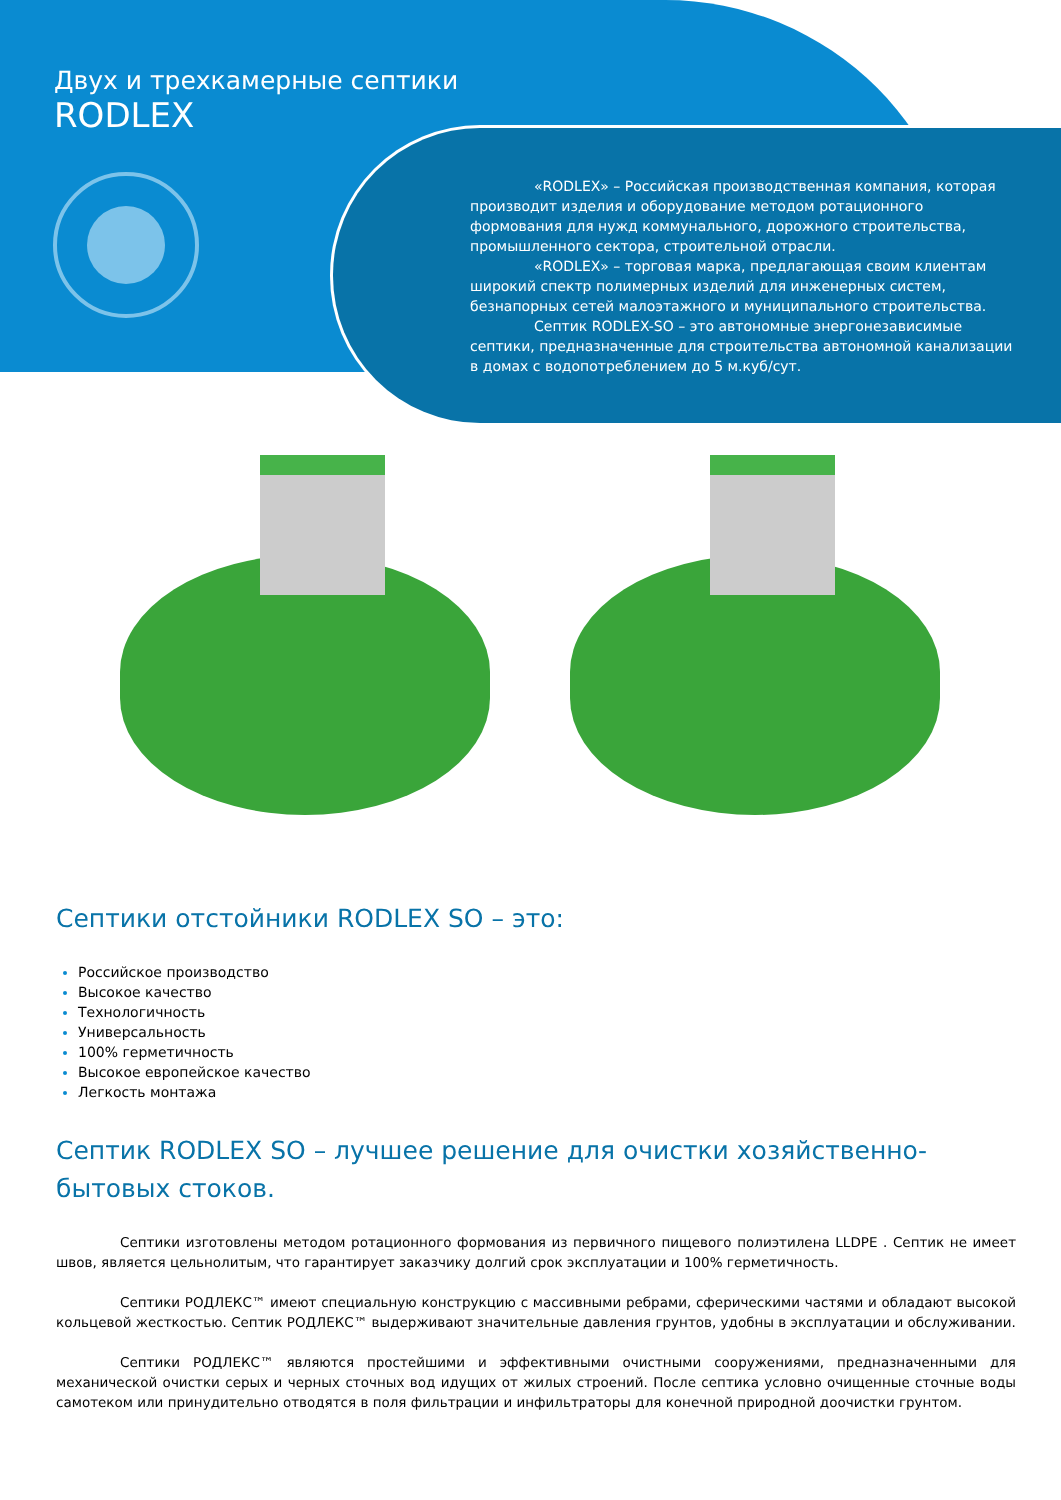Двух и трехкамерные септики
RODLEX
«RODLEX» – Российская производственная компания, которая производит изделия и оборудование методом ротационного формования для нужд коммунального, дорожного строительства, промышленного сектора, строительной отрасли.
«RODLEX» – торговая марка, предлагающая своим клиентам широкий спектр полимерных изделий для инженерных систем, безнапорных сетей малоэтажного и муниципального строительства.
Септик RODLEX-SO – это автономные энергонезависимые септики, предназначенные для строительства автономной канализации в домах с водопотреблением до 5 м.куб/сут.
Септики отстойники RODLEX SO – это:
Российское производство
Высокое качество
Технологичность
Универсальность
100% герметичность
Высокое европейское качество
Легкость монтажа
Септик RODLEX SO – лучшее решение для очистки хозяйственно-бытовых стоков.
Септики изготовлены методом ротационного формования из первичного пищевого полиэтилена LLDPE . Септик не имеет швов, является цельнолитым, что гарантирует заказчику долгий срок эксплуатации и 100% герметичность.
Септики РОДЛЕКС™ имеют специальную конструкцию с массивными ребрами, сферическими частями и обладают высокой кольцевой жесткостью. Септик РОДЛЕКС™ выдерживают значительные давления грунтов, удобны в эксплуатации и обслуживании.
Септики РОДЛЕКС™ являются простейшими и эффективными очистными сооружениями, предназначенными для механической очистки серых и черных сточных вод идущих от жилых строений. После септика условно очищенные сточные воды самотеком или принудительно отводятся в поля фильтрации и инфильтраторы для конечной природной доочистки грунтом.